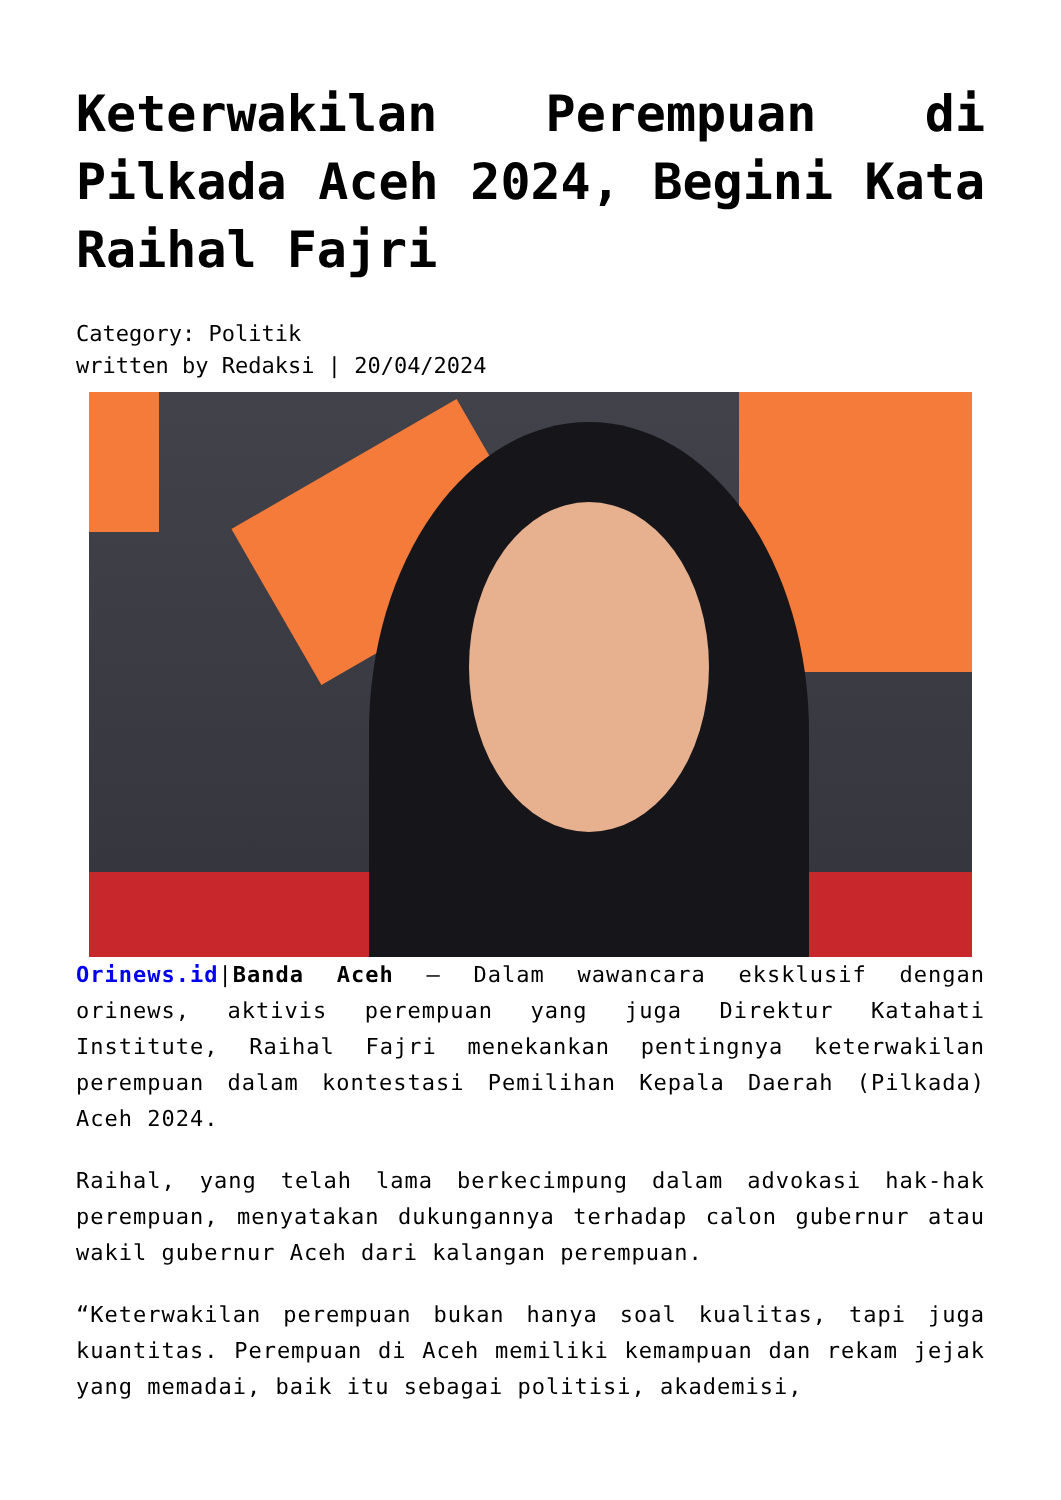Keterwakilan Perempuan di Pilkada Aceh 2024, Begini Kata Raihal Fajri
Category: Politik
written by Redaksi | 20/04/2024
Orinews.id|Banda Aceh – Dalam wawancara eksklusif dengan orinews, aktivis perempuan yang juga Direktur Katahati Institute, Raihal Fajri menekankan pentingnya keterwakilan perempuan dalam kontestasi Pemilihan Kepala Daerah (Pilkada) Aceh 2024.
Raihal, yang telah lama berkecimpung dalam advokasi hak-hak perempuan, menyatakan dukungannya terhadap calon gubernur atau wakil gubernur Aceh dari kalangan perempuan.
“Keterwakilan perempuan bukan hanya soal kualitas, tapi juga kuantitas. Perempuan di Aceh memiliki kemampuan dan rekam jejak yang memadai, baik itu sebagai politisi, akademisi,